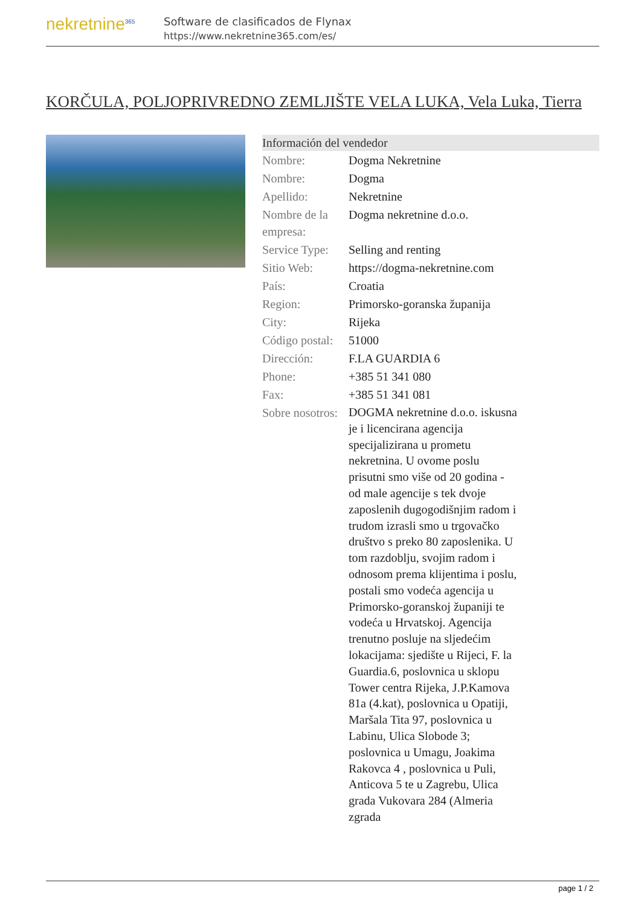nekretnine<sup>365</sup>
Software de clasificados de Flynax
https://www.nekretnine365.com/es/
KORČULA, POLJOPRIVREDNO ZEMLJIŠTE VELA LUKA, Vela Luka, Tierra
| Información del vendedor | |
| --- | --- |
| Nombre: | Dogma Nekretnine |
| Nombre: | Dogma |
| Apellido: | Nekretnine |
| Nombre de la empresa: | Dogma nekretnine d.o.o. |
| Service Type: | Selling and renting |
| Sitio Web: | https://dogma-nekretnine.com |
| País: | Croatia |
| Region: | Primorsko-goranska županija |
| City: | Rijeka |
| Código postal: | 51000 |
| Dirección: | F.LA GUARDIA 6 |
| Phone: | +385 51 341 080 |
| Fax: | +385 51 341 081 |
| Sobre nosotros: | DOGMA nekretnine d.o.o. iskusna je i licencirana agencija specijalizirana u prometu nekretnina. U ovome poslu prisutni smo više od 20 godina - od male agencije s tek dvoje zaposlenih dugogodišnjim radom i trudom izrasli smo u trgovačko društvo s preko 80 zaposlenika. U tom razdoblju, svojim radom i odnosom prema klijentima i poslu, postali smo vodeća agencija u Primorsko-goranskoj županiji te vodeća u Hrvatskoj. Agencija trenutno posluje na sljedećim lokacijama: sjedište u Rijeci, F. la Guardia.6, poslovnica u sklopu Tower centra Rijeka, J.P.Kamova 81a (4.kat), poslovnica u Opatiji, Maršala Tita 97, poslovnica u Labinu, Ulica Slobode 3; poslovnica u Umagu, Joakima Rakovca 4 , poslovnica u Puli, Anticova 5 te u Zagrebu, Ulica grada Vukovara 284 (Almeria zgrada |
page 1 / 2